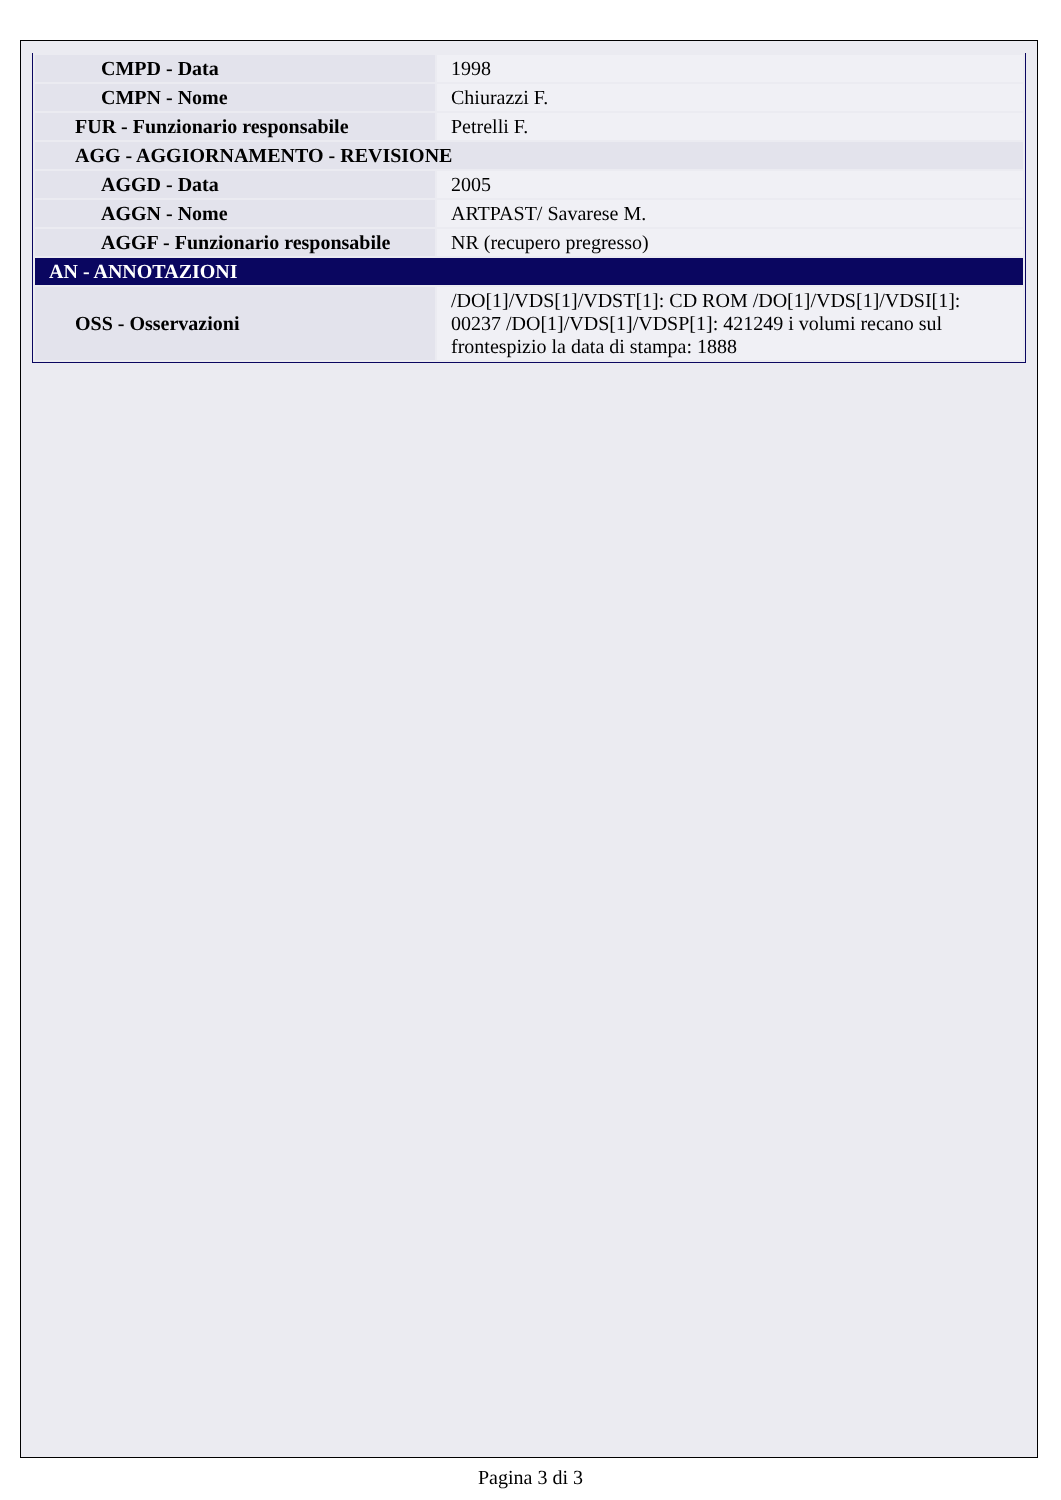| CMPD - Data | 1998 |
| CMPN - Nome | Chiurazzi F. |
| FUR - Funzionario responsabile | Petrelli F. |
| AGG - AGGIORNAMENTO - REVISIONE | |
| AGGD - Data | 2005 |
| AGGN - Nome | ARTPAST/ Savarese M. |
| AGGF - Funzionario responsabile | NR (recupero pregresso) |
| AN - ANNOTAZIONI | |
| OSS - Osservazioni | /DO[1]/VDS[1]/VDST[1]: CD ROM /DO[1]/VDS[1]/VDSI[1]: 00237 /DO[1]/VDS[1]/VDSP[1]: 421249 i volumi recano sul frontespizio la data di stampa: 1888 |
Pagina 3 di 3